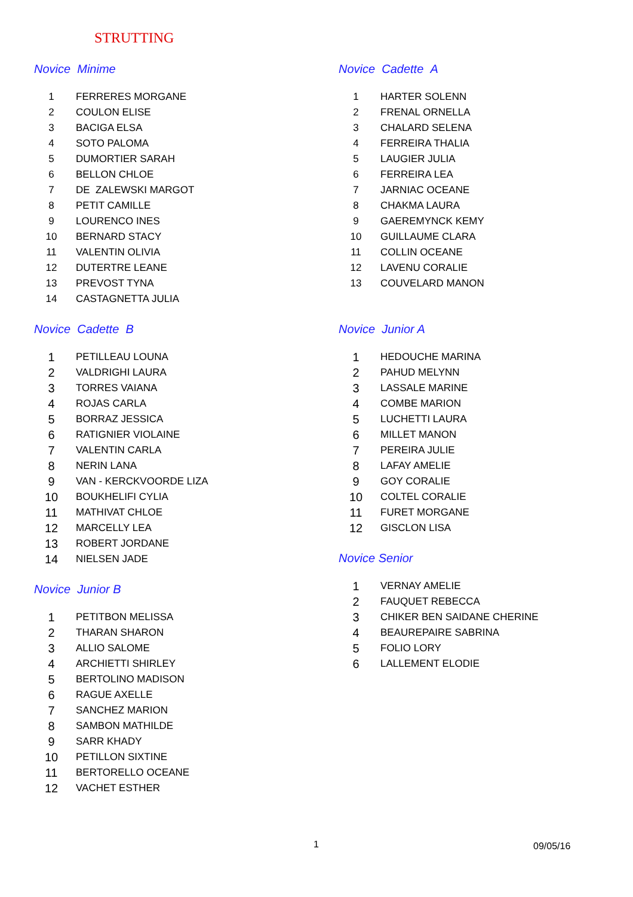STRUTTING
Novice Minime
| 1 | FERRERES MORGANE |
| 2 | COULON ELISE |
| 3 | BACIGA ELSA |
| 4 | SOTO PALOMA |
| 5 | DUMORTIER SARAH |
| 6 | BELLON CHLOE |
| 7 | DE ZALEWSKI MARGOT |
| 8 | PETIT CAMILLE |
| 9 | LOURENCO INES |
| 10 | BERNARD STACY |
| 11 | VALENTIN OLIVIA |
| 12 | DUTERTRE LEANE |
| 13 | PREVOST TYNA |
| 14 | CASTAGNETTA JULIA |
Novice Cadette B
| 1 | PETILLEAU LOUNA |
| 2 | VALDRIGHI LAURA |
| 3 | TORRES VAIANA |
| 4 | ROJAS CARLA |
| 5 | BORRAZ JESSICA |
| 6 | RATIGNIER VIOLAINE |
| 7 | VALENTIN CARLA |
| 8 | NERIN LANA |
| 9 | VAN - KERCKVOORDE LIZA |
| 10 | BOUKHELIFI CYLIA |
| 11 | MATHIVAT CHLOE |
| 12 | MARCELLY LEA |
| 13 | ROBERT JORDANE |
| 14 | NIELSEN JADE |
Novice Junior B
| 1 | PETITBON MELISSA |
| 2 | THARAN SHARON |
| 3 | ALLIO SALOME |
| 4 | ARCHIETTI SHIRLEY |
| 5 | BERTOLINO MADISON |
| 6 | RAGUE AXELLE |
| 7 | SANCHEZ MARION |
| 8 | SAMBON MATHILDE |
| 9 | SARR KHADY |
| 10 | PETILLON SIXTINE |
| 11 | BERTORELLO OCEANE |
| 12 | VACHET ESTHER |
Novice Cadette A
| 1 | HARTER SOLENN |
| 2 | FRENAL ORNELLA |
| 3 | CHALARD SELENA |
| 4 | FERREIRA THALIA |
| 5 | LAUGIER JULIA |
| 6 | FERREIRA LEA |
| 7 | JARNIAC OCEANE |
| 8 | CHAKMA LAURA |
| 9 | GAEREMYNCK KEMY |
| 10 | GUILLAUME CLARA |
| 11 | COLLIN OCEANE |
| 12 | LAVENU CORALIE |
| 13 | COUVELARD MANON |
Novice Junior A
| 1 | HEDOUCHE MARINA |
| 2 | PAHUD MELYNN |
| 3 | LASSALE MARINE |
| 4 | COMBE MARION |
| 5 | LUCHETTI LAURA |
| 6 | MILLET MANON |
| 7 | PEREIRA JULIE |
| 8 | LAFAY AMELIE |
| 9 | GOY CORALIE |
| 10 | COLTEL CORALIE |
| 11 | FURET MORGANE |
| 12 | GISCLON LISA |
Novice Senior
| 1 | VERNAY AMELIE |
| 2 | FAUQUET REBECCA |
| 3 | CHIKER BEN SAIDANE CHERINE |
| 4 | BEAUREPAIRE SABRINA |
| 5 | FOLIO LORY |
| 6 | LALLEMENT ELODIE |
1 09/05/16